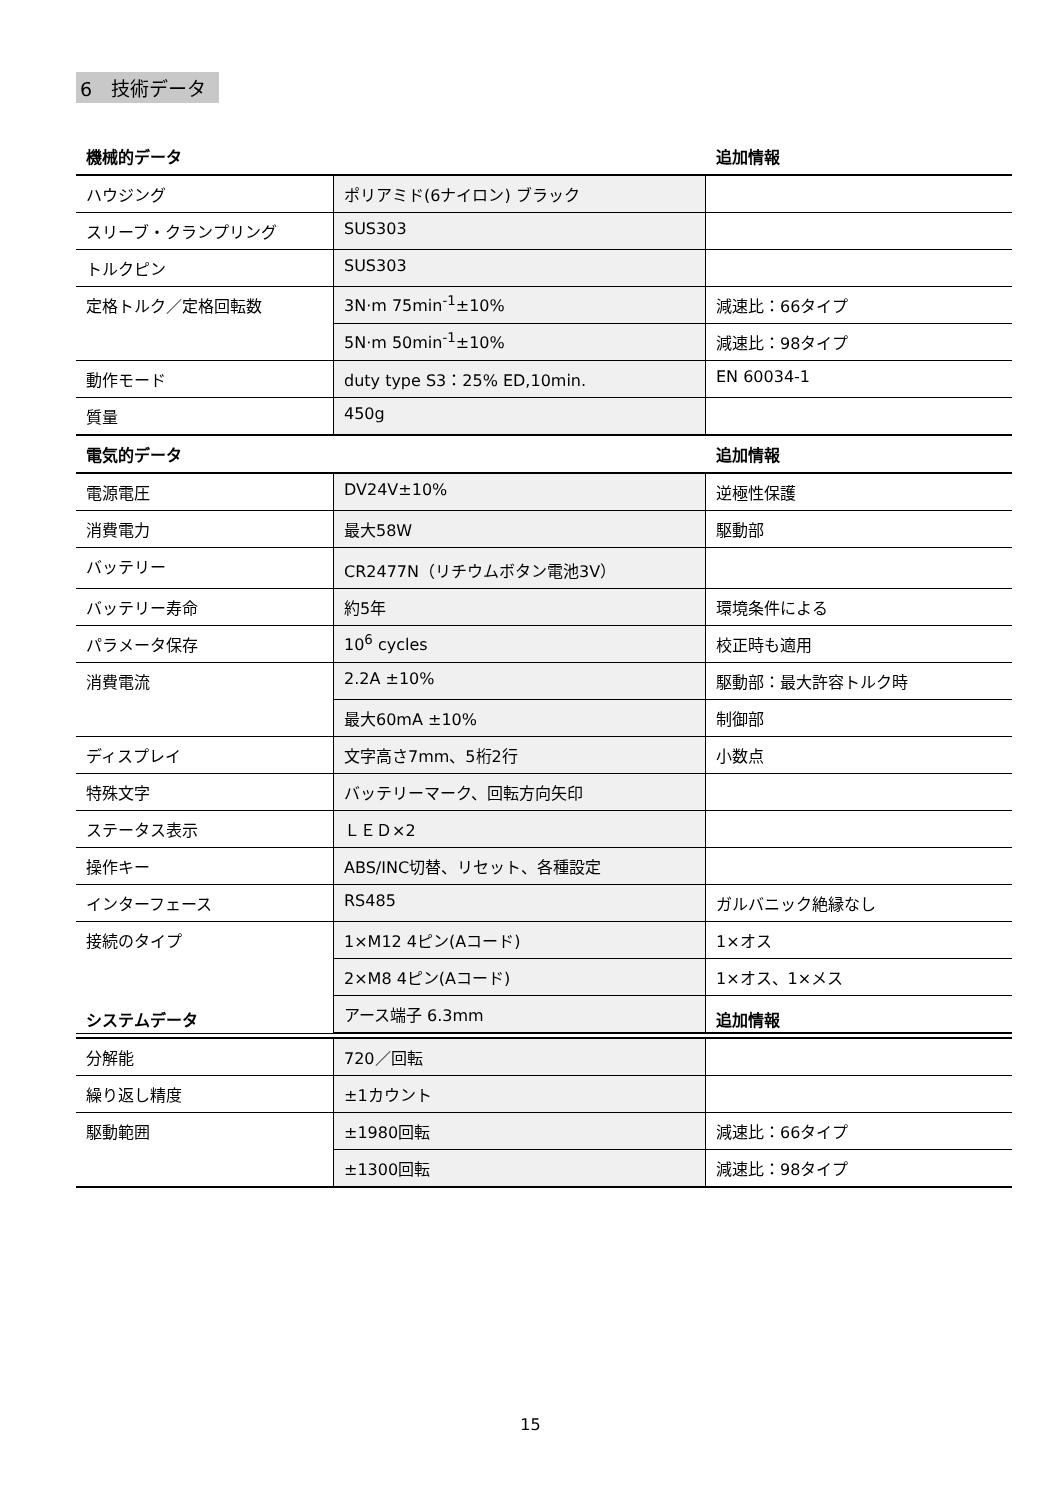6　技術データ
| 機械的データ | | 追加情報 |
| --- | --- | --- |
| ハウジング | ポリアミド(6ナイロン) ブラック | |
| スリーブ・クランプリング | SUS303 | |
| トルクピン | SUS303 | |
| 定格トルク／定格回転数 | 3N·m 75min<sup>-1</sup>±10% | 減速比：66タイプ |
| | 5N·m 50min<sup>-1</sup>±10% | 減速比：98タイプ |
| 動作モード | duty type S3：25% ED,10min. | EN 60034-1 |
| 質量 | 450g | |
| 電気的データ | | 追加情報 |
| --- | --- | --- |
| 電源電圧 | DV24V±10% | 逆極性保護 |
| 消費電力 | 最大58W | 駆動部 |
| バッテリー | CR2477N（リチウムボタン電池3V） | |
| バッテリー寿命 | 約5年 | 環境条件による |
| パラメータ保存 | 10<sup>6</sup> cycles | 校正時も適用 |
| 消費電流 | 2.2A ±10% | 駆動部：最大許容トルク時 |
| | 最大60mA ±10% | 制御部 |
| ディスプレイ | 文字高さ7mm、5桁2行 | 小数点 |
| 特殊文字 | バッテリーマーク、回転方向矢印 | |
| ステータス表示 | ＬＥＤ×2 | |
| 操作キー | ABS/INC切替、リセット、各種設定 | |
| インターフェース | RS485 | ガルバニック絶縁なし |
| 接続のタイプ | 1×M12 4ピン(Aコード) | 1×オス |
| | 2×M8 4ピン(Aコード) | 1×オス、1×メス |
| | アース端子 6.3mm | |
| システムデータ | | 追加情報 |
| --- | --- | --- |
| 分解能 | 720／回転 | |
| 繰り返し精度 | ±1カウント | |
| 駆動範囲 | ±1980回転 | 減速比：66タイプ |
| | ±1300回転 | 減速比：98タイプ |
15